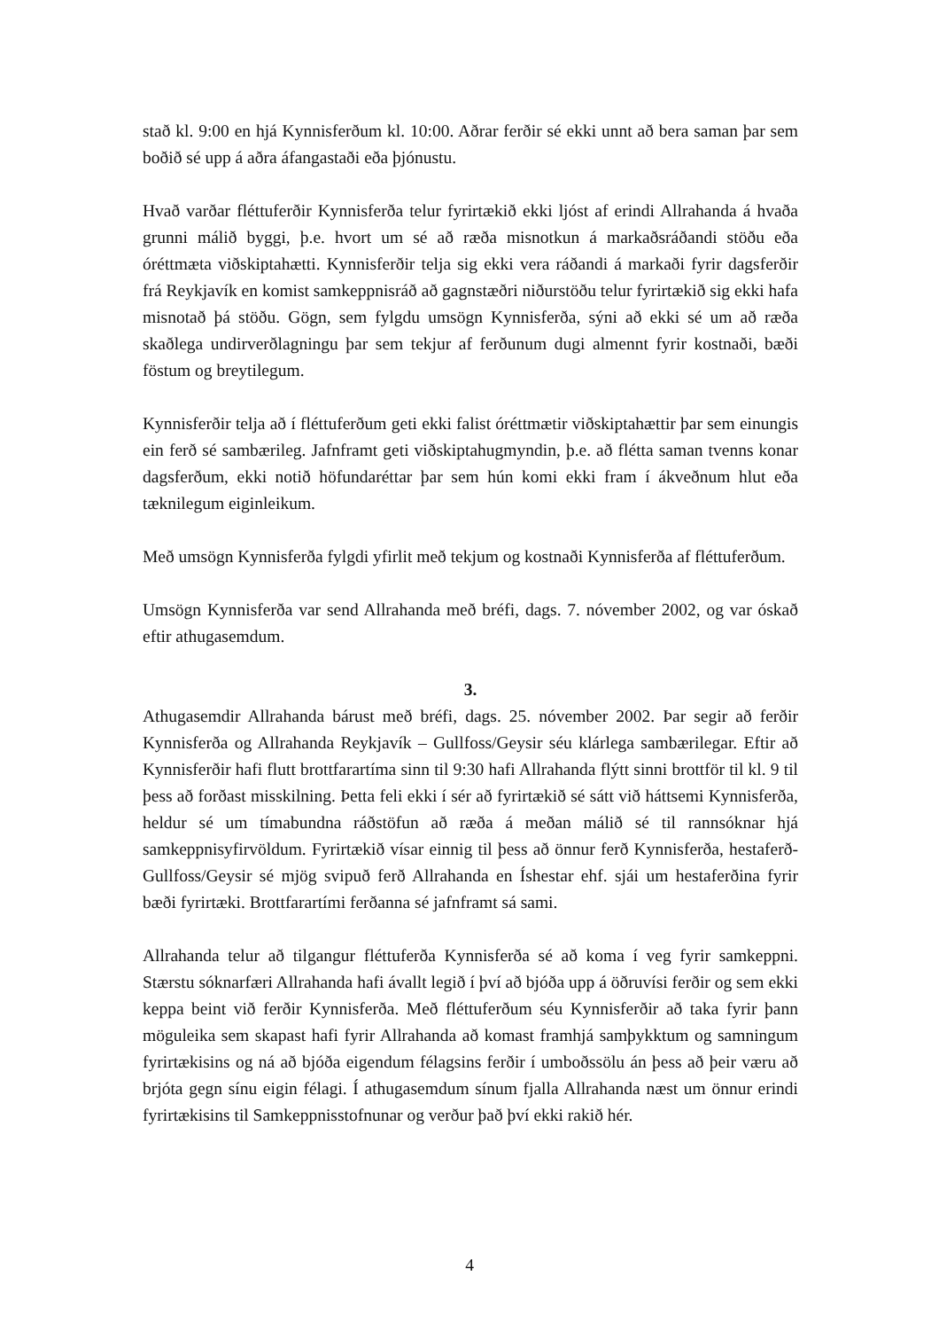stað kl. 9:00 en hjá Kynnisferðum kl. 10:00. Aðrar ferðir sé ekki unnt að bera saman þar sem boðið sé upp á aðra áfangastaði eða þjónustu.
Hvað varðar fléttuferðir Kynnisferða telur fyrirtækið ekki ljóst af erindi Allrahanda á hvaða grunni málið byggi, þ.e. hvort um sé að ræða misnotkun á markaðsráðandi stöðu eða óréttmæta viðskiptahætti. Kynnisferðir telja sig ekki vera ráðandi á markaði fyrir dagsferðir frá Reykjavík en komist samkeppnisráð að gagnstæðri niðurstöðu telur fyrirtækið sig ekki hafa misnotað þá stöðu. Gögn, sem fylgdu umsögn Kynnisferða, sýni að ekki sé um að ræða skaðlega undirverðlagningu þar sem tekjur af ferðunum dugi almennt fyrir kostnaði, bæði föstum og breytilegum.
Kynnisferðir telja að í fléttuferðum geti ekki falist óréttmætir viðskiptahættir þar sem einungis ein ferð sé sambærileg. Jafnframt geti viðskiptahugmyndin, þ.e. að flétta saman tvenns konar dagsferðum, ekki notið höfundaréttar þar sem hún komi ekki fram í ákveðnum hlut eða tæknilegum eiginleikum.
Með umsögn Kynnisferða fylgdi yfirlit með tekjum og kostnaði Kynnisferða af fléttuferðum.
Umsögn Kynnisferða var send Allrahanda með bréfi, dags. 7. nóvember 2002, og var óskað eftir athugasemdum.
3.
Athugasemdir Allrahanda bárust með bréfi, dags. 25. nóvember 2002. Þar segir að ferðir Kynnisferða og Allrahanda Reykjavík – Gullfoss/Geysir séu klárlega sambærilegar. Eftir að Kynnisferðir hafi flutt brottfarartíma sinn til 9:30 hafi Allrahanda flýtt sinni brottför til kl. 9 til þess að forðast misskilning. Þetta feli ekki í sér að fyrirtækið sé sátt við háttsemi Kynnisferða, heldur sé um tímabundna ráðstöfun að ræða á meðan málið sé til rannsóknar hjá samkeppnisyfirvöldum. Fyrirtækið vísar einnig til þess að önnur ferð Kynnisferða, hestaferð-Gullfoss/Geysir sé mjög svipuð ferð Allrahanda en Íshestar ehf. sjái um hestaferðina fyrir bæði fyrirtæki. Brottfarartími ferðanna sé jafnframt sá sami.
Allrahanda telur að tilgangur fléttuferða Kynnisferða sé að koma í veg fyrir samkeppni. Stærstu sóknarfæri Allrahanda hafi ávallt legið í því að bjóða upp á öðruvísi ferðir og sem ekki keppa beint við ferðir Kynnisferða. Með fléttuferðum séu Kynnisferðir að taka fyrir þann möguleika sem skapast hafi fyrir Allrahanda að komast framhjá samþykktum og samningum fyrirtækisins og ná að bjóða eigendum félagsins ferðir í umboðssölu án þess að þeir væru að brjóta gegn sínu eigin félagi. Í athugasemdum sínum fjalla Allrahanda næst um önnur erindi fyrirtækisins til Samkeppnisstofnunar og verður það því ekki rakið hér.
4